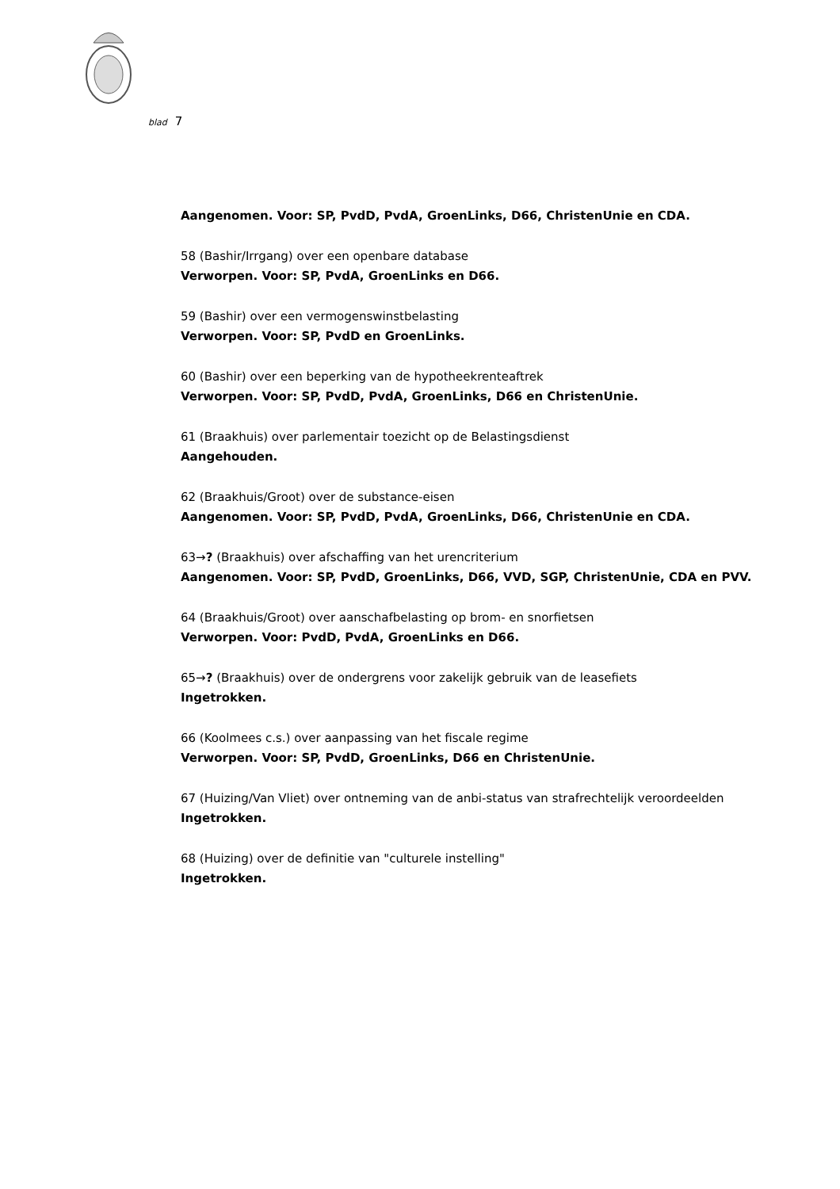blad 7
Aangenomen. Voor: SP, PvdD, PvdA, GroenLinks, D66, ChristenUnie en CDA.
58 (Bashir/Irrgang) over een openbare database
Verworpen. Voor: SP, PvdA, GroenLinks en D66.
59 (Bashir) over een vermogenswinstbelasting
Verworpen. Voor: SP, PvdD en GroenLinks.
60 (Bashir) over een beperking van de hypotheekrenteaftrek
Verworpen. Voor: SP, PvdD, PvdA, GroenLinks, D66 en ChristenUnie.
61 (Braakhuis) over parlementair toezicht op de Belastingsdienst
Aangehouden.
62 (Braakhuis/Groot) over de substance-eisen
Aangenomen. Voor: SP, PvdD, PvdA, GroenLinks, D66, ChristenUnie en CDA.
63→? (Braakhuis) over afschaffing van het urencriterium
Aangenomen. Voor: SP, PvdD, GroenLinks, D66, VVD, SGP, ChristenUnie, CDA en PVV.
64 (Braakhuis/Groot) over aanschafbelasting op brom- en snorfietsen
Verworpen. Voor: PvdD, PvdA, GroenLinks en D66.
65→? (Braakhuis) over de ondergrens voor zakelijk gebruik van de leasefiets
Ingetrokken.
66 (Koolmees c.s.) over aanpassing van het fiscale regime
Verworpen. Voor: SP, PvdD, GroenLinks, D66 en ChristenUnie.
67 (Huizing/Van Vliet) over ontneming van de anbi-status van strafrechtelijk veroordeelden
Ingetrokken.
68 (Huizing) over de definitie van "culturele instelling"
Ingetrokken.